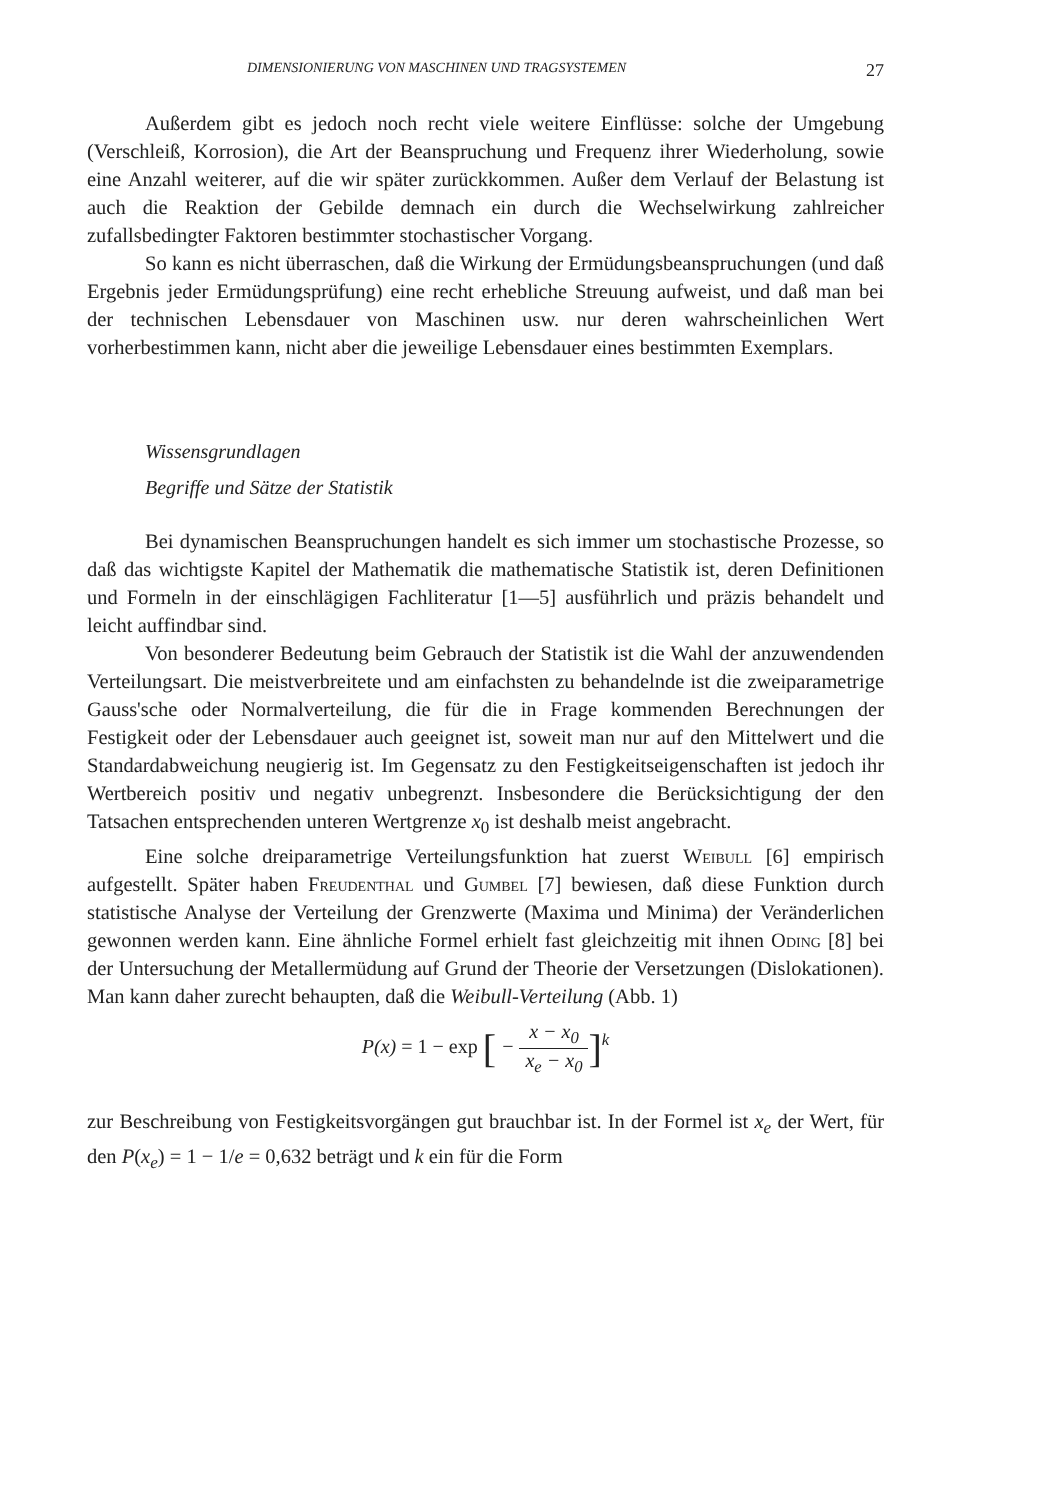DIMENSIONIERUNG VON MASCHINEN UND TRAGSYSTEMEN 27
Außerdem gibt es jedoch noch recht viele weitere Einflüsse: solche der Umgebung (Verschleiß, Korrosion), die Art der Beanspruchung und Frequenz ihrer Wiederholung, sowie eine Anzahl weiterer, auf die wir später zurückkommen. Außer dem Verlauf der Belastung ist auch die Reaktion der Gebilde demnach ein durch die Wechselwirkung zahlreicher zufallsbedingter Faktoren bestimmter stochastischer Vorgang.
So kann es nicht überraschen, daß die Wirkung der Ermüdungsbeanspruchungen (und daß Ergebnis jeder Ermüdungsprüfung) eine recht erhebliche Streuung aufweist, und daß man bei der technischen Lebensdauer von Maschinen usw. nur deren wahrscheinlichen Wert vorherbestimmen kann, nicht aber die jeweilige Lebensdauer eines bestimmten Exemplars.
Wissensgrundlagen
Begriffe und Sätze der Statistik
Bei dynamischen Beanspruchungen handelt es sich immer um stochastische Prozesse, so daß das wichtigste Kapitel der Mathematik die mathematische Statistik ist, deren Definitionen und Formeln in der einschlägigen Fachliteratur [1—5] ausführlich und präzis behandelt und leicht auffindbar sind.
Von besonderer Bedeutung beim Gebrauch der Statistik ist die Wahl der anzuwendenden Verteilungsart. Die meistverbreitete und am einfachsten zu behandelnde ist die zweiparametrige Gauss'sche oder Normalverteilung, die für die in Frage kommenden Berechnungen der Festigkeit oder der Lebensdauer auch geeignet ist, soweit man nur auf den Mittelwert und die Standardabweichung neugierig ist. Im Gegensatz zu den Festigkeitseigenschaften ist jedoch ihr Wertbereich positiv und negativ unbegrenzt. Insbesondere die Berücksichtigung der den Tatsachen entsprechenden unteren Wertgrenze x<sub>0</sub> ist deshalb meist angebracht.
Eine solche dreiparametrige Verteilungsfunktion hat zuerst Weibull [6] empirisch aufgestellt. Später haben Freudenthal und Gumbel [7] bewiesen, daß diese Funktion durch statistische Analyse der Verteilung der Grenzwerte (Maxima und Minima) der Veränderlichen gewonnen werden kann. Eine ähnliche Formel erhielt fast gleichzeitig mit ihnen Oding [8] bei der Untersuchung der Metallermüdung auf Grund der Theorie der Versetzungen (Dislokationen). Man kann daher zurecht behaupten, daß die Weibull-Verteilung (Abb. 1)
P(x) = 1 − exp [ − x − x<sub>0</sub> x<sub>e</sub> − x<sub>0</sub>]<sup>k</sup>
zur Beschreibung von Festigkeitsvorgängen gut brauchbar ist. In der Formel ist x<sub>e</sub> der Wert, für den P(x<sub>e</sub>) = 1 − 1/e = 0,632 beträgt und k ein für die Form